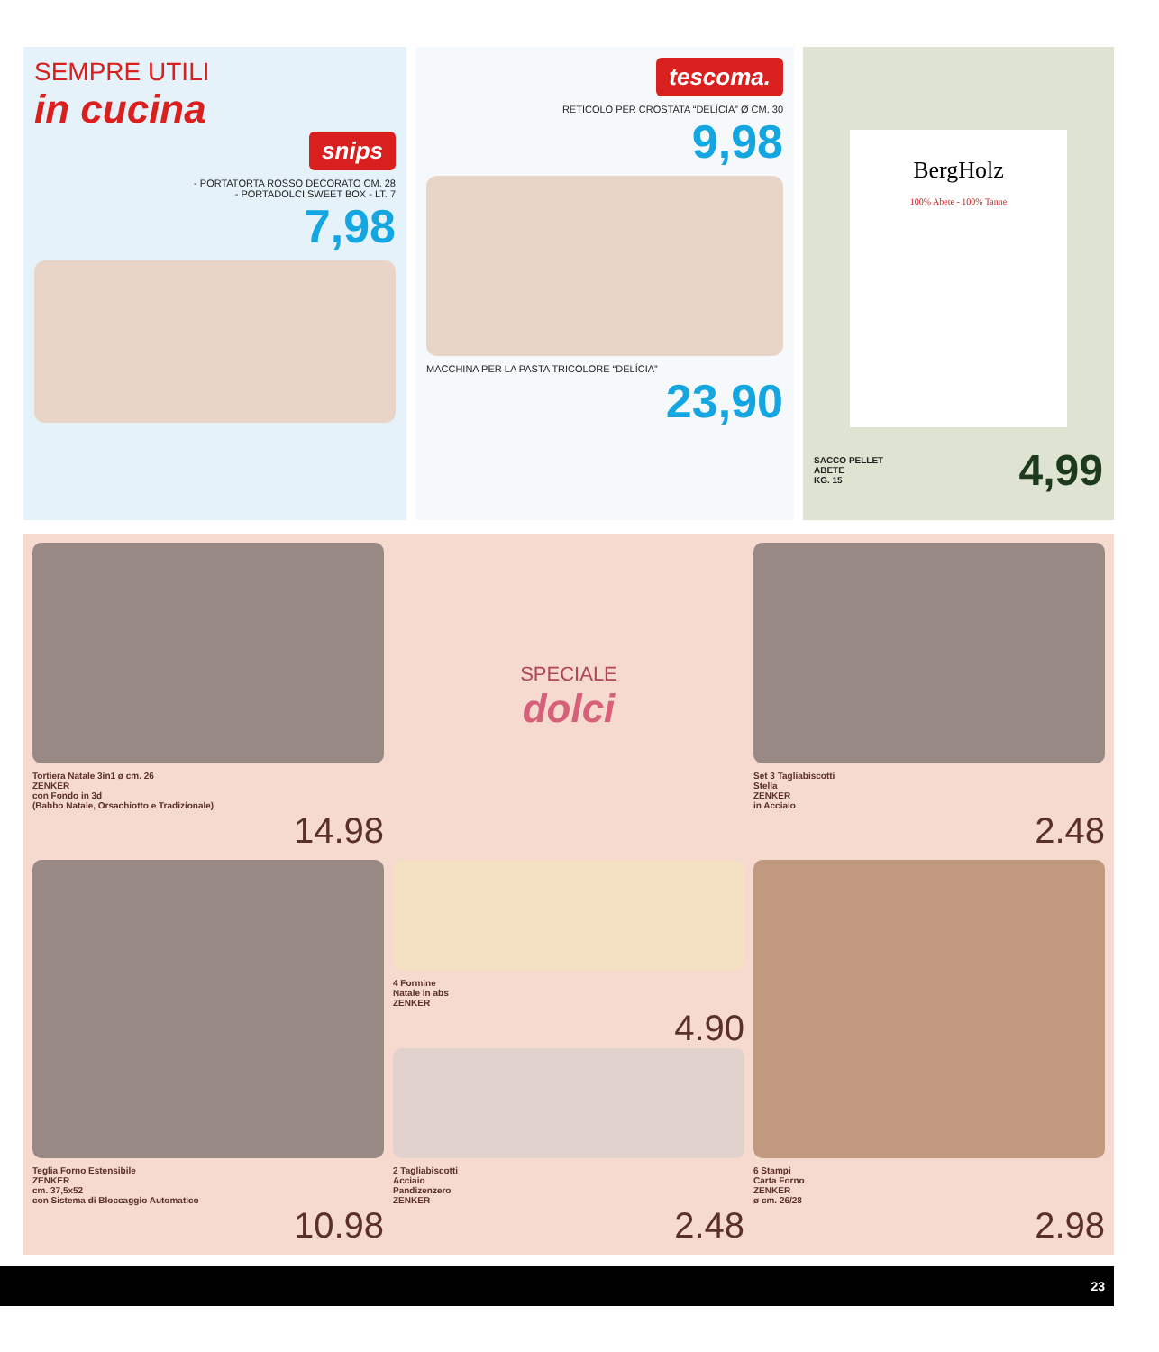SEMPRE UTILI
in cucina
snips
- PORTATORTA ROSSO DECORATO CM. 28
- PORTADOLCI SWEET BOX - LT. 7
7,98
tescoma.
RETICOLO PER CROSTATA “DELÍCIA” Ø CM. 30
9,98
MACCHINA PER LA PASTA TRICOLORE “DELÍCIA”
23,90
BergHolz
100% Abete - 100% Tanne
SACCO PELLET
ABETE
KG. 15 4,99
Tortiera Natale 3in1 ø cm. 26
ZENKER
con Fondo in 3d
(Babbo Natale, Orsachiotto e Tradizionale)
14.98
SPECIALE
dolci
Set 3 Tagliabiscotti
Stella
ZENKER
in Acciaio
2.48
Teglia Forno Estensibile
ZENKER
cm. 37,5x52
con Sistema di Bloccaggio Automatico
10.98
4 Formine
Natale in abs
ZENKER
4.90
2 Tagliabiscotti
Acciaio
Pandizenzero
ZENKER
2.48
6 Stampi
Carta Forno
ZENKER
ø cm. 26/28
2.98
23